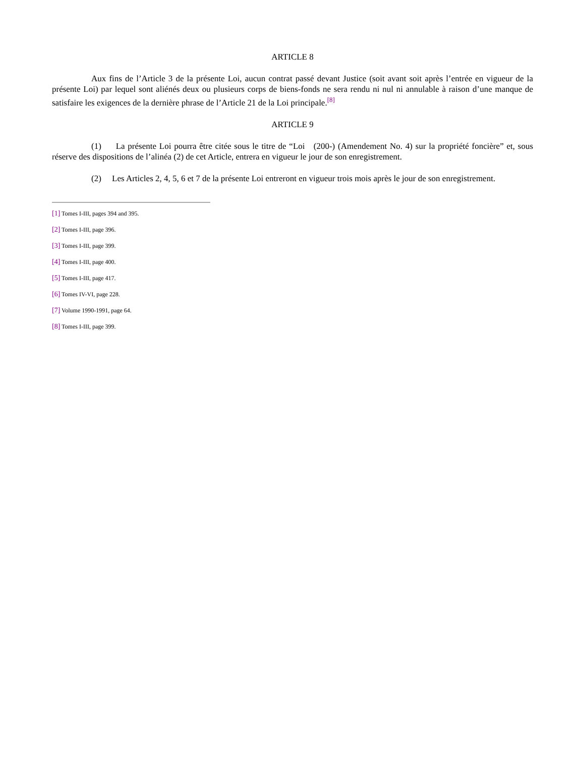ARTICLE 8
Aux fins de l’Article 3 de la présente Loi, aucun contrat passé devant Justice (soit avant soit après l’entrée en vigueur de la présente Loi) par lequel sont aliénés deux ou plusieurs corps de biens-fonds ne sera rendu ni nul ni annulable à raison d’une manque de satisfaire les exigences de la dernière phrase de l’Article 21 de la Loi principale.<sup>[8]</sup>
ARTICLE 9
(1) La présente Loi pourra être citée sous le titre de “Loi (200-) (Amendement No. 4) sur la propriété foncière” et, sous réserve des dispositions de l’alinéa (2) de cet Article, entrera en vigueur le jour de son enregistrement.
(2) Les Articles 2, 4, 5, 6 et 7 de la présente Loi entreront en vigueur trois mois après le jour de son enregistrement.
[1] Tomes I-III, pages 394 and 395.
[2] Tomes I-III, page 396.
[3] Tomes I-III, page 399.
[4] Tomes I-III, page 400.
[5] Tomes I-III, page 417.
[6] Tomes IV-VI, page 228.
[7] Volume 1990-1991, page 64.
[8] Tomes I-III, page 399.